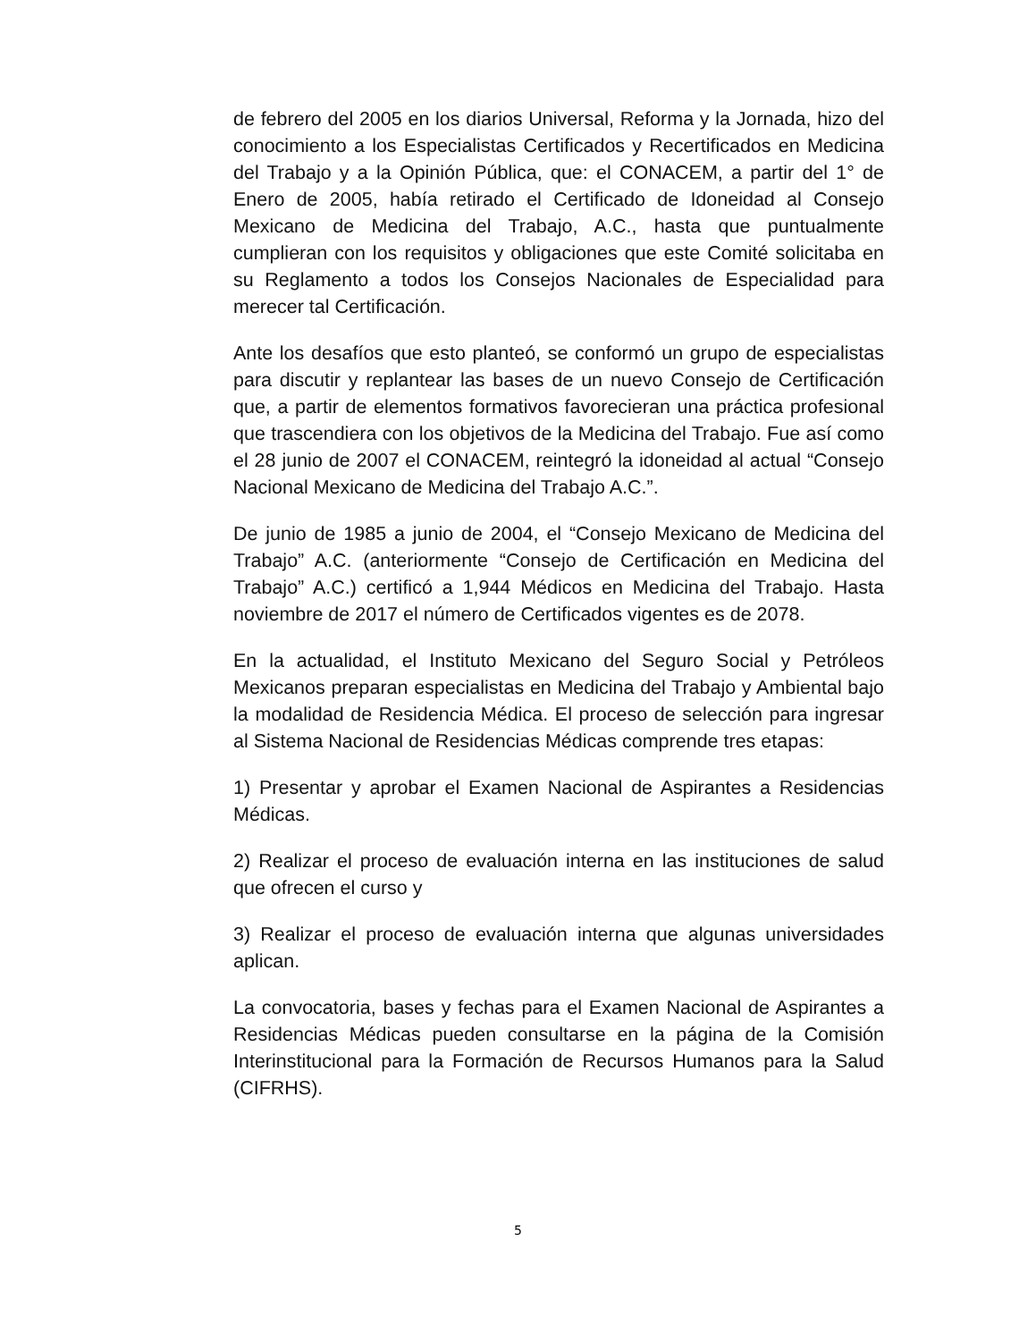de febrero del 2005 en los diarios Universal, Reforma y la Jornada, hizo del conocimiento a los Especialistas Certificados y Recertificados en Medicina del Trabajo y a la Opinión Pública, que: el CONACEM, a partir del 1° de Enero de 2005, había retirado el Certificado de Idoneidad al Consejo Mexicano de Medicina del Trabajo, A.C., hasta que puntualmente cumplieran con los requisitos y obligaciones que este Comité solicitaba en su Reglamento a todos los Consejos Nacionales de Especialidad para merecer tal Certificación.
Ante los desafíos que esto planteó, se conformó un grupo de especialistas para discutir y replantear las bases de un nuevo Consejo de Certificación que, a partir de elementos formativos favorecieran una práctica profesional que trascendiera con los objetivos de la Medicina del Trabajo. Fue así como el 28 junio de 2007 el CONACEM, reintegró la idoneidad al actual “Consejo Nacional Mexicano de Medicina del Trabajo A.C.”.
De junio de 1985 a junio de 2004, el “Consejo Mexicano de Medicina del Trabajo” A.C. (anteriormente “Consejo de Certificación en Medicina del Trabajo” A.C.) certificó a 1,944 Médicos en Medicina del Trabajo. Hasta noviembre de 2017 el número de Certificados vigentes es de 2078.
En la actualidad, el Instituto Mexicano del Seguro Social y Petróleos Mexicanos preparan especialistas en Medicina del Trabajo y Ambiental bajo la modalidad de Residencia Médica. El proceso de selección para ingresar al Sistema Nacional de Residencias Médicas comprende tres etapas:
1) Presentar y aprobar el Examen Nacional de Aspirantes a Residencias Médicas.
2) Realizar el proceso de evaluación interna en las instituciones de salud que ofrecen el curso y
3) Realizar el proceso de evaluación interna que algunas universidades aplican.
La convocatoria, bases y fechas para el Examen Nacional de Aspirantes a Residencias Médicas pueden consultarse en la página de la Comisión Interinstitucional para la Formación de Recursos Humanos para la Salud (CIFRHS).
5